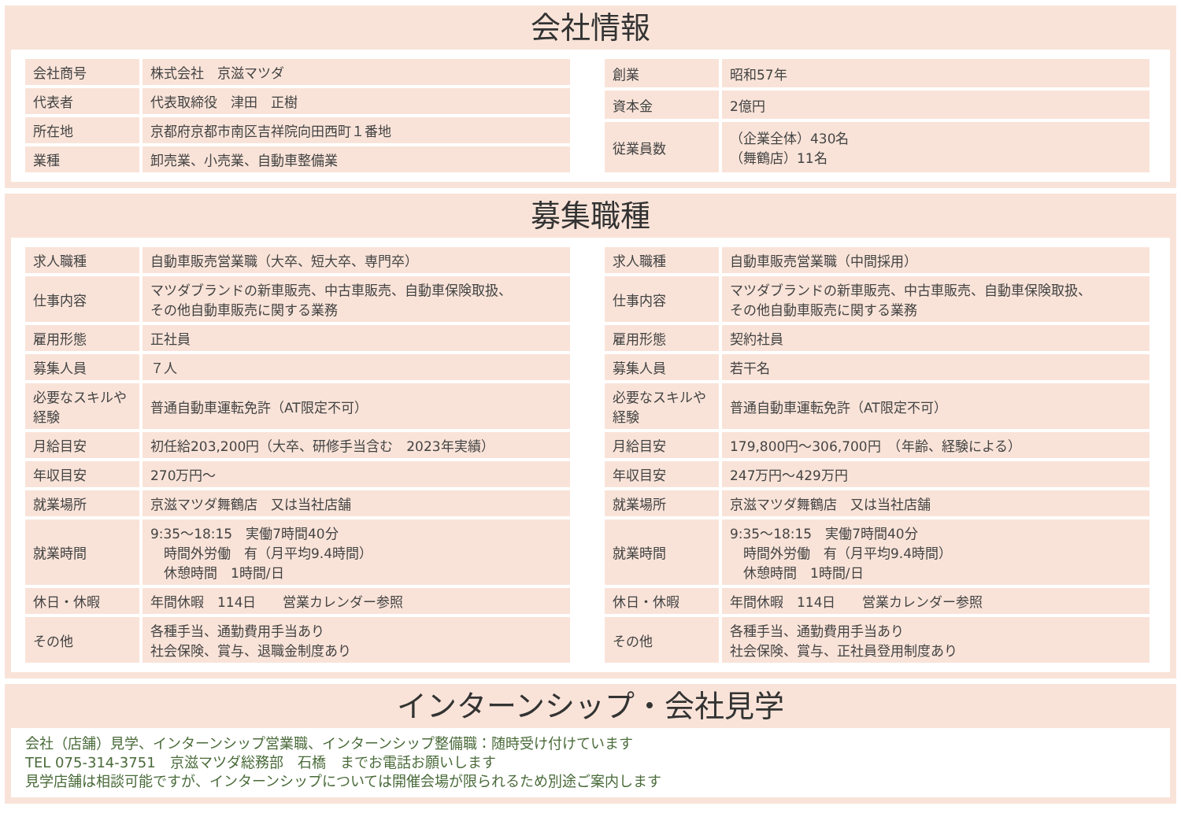会社情報
| 会社商号 | 株式会社 京滋マツダ |
| 代表者 | 代表取締役 津田 正樹 |
| 所在地 | 京都府京都市南区吉祥院向田西町１番地 |
| 業種 | 卸売業、小売業、自動車整備業 |
| 創業 | 昭和57年 |
| 資本金 | 2億円 |
| 従業員数 | （企業全体）430名 （舞鶴店）11名 |
募集職種
| 求人職種 | 自動車販売営業職（大卒、短大卒、専門卒） |
| 仕事内容 | マツダブランドの新車販売、中古車販売、自動車保険取扱、 その他自動車販売に関する業務 |
| 雇用形態 | 正社員 |
| 募集人員 | ７人 |
| 必要なスキルや経験 | 普通自動車運転免許（AT限定不可） |
| 月給目安 | 初任給203,200円（大卒、研修手当含む 2023年実績） |
| 年収目安 | 270万円～ |
| 就業場所 | 京滋マツダ舞鶴店 又は当社店舗 |
| 就業時間 | 9:35～18:15 実働7時間40分 時間外労働 有（月平均9.4時間） 休憩時間 1時間/日 |
| 休日・休暇 | 年間休暇 114日 営業カレンダー参照 |
| その他 | 各種手当、通勤費用手当あり 社会保険、賞与、退職金制度あり |
| 求人職種 | 自動車販売営業職（中間採用） |
| 仕事内容 | マツダブランドの新車販売、中古車販売、自動車保険取扱、 その他自動車販売に関する業務 |
| 雇用形態 | 契約社員 |
| 募集人員 | 若干名 |
| 必要なスキルや経験 | 普通自動車運転免許（AT限定不可） |
| 月給目安 | 179,800円～306,700円 （年齢、経験による） |
| 年収目安 | 247万円～429万円 |
| 就業場所 | 京滋マツダ舞鶴店 又は当社店舗 |
| 就業時間 | 9:35～18:15 実働7時間40分 時間外労働 有（月平均9.4時間） 休憩時間 1時間/日 |
| 休日・休暇 | 年間休暇 114日 営業カレンダー参照 |
| その他 | 各種手当、通勤費用手当あり 社会保険、賞与、正社員登用制度あり |
インターンシップ・会社見学
会社（店舗）見学、インターンシップ営業職、インターンシップ整備職：随時受け付けています
TEL 075-314-3751　京滋マツダ総務部　石橋　までお電話お願いします
見学店舗は相談可能ですが、インターンシップについては開催会場が限られるため別途ご案内します